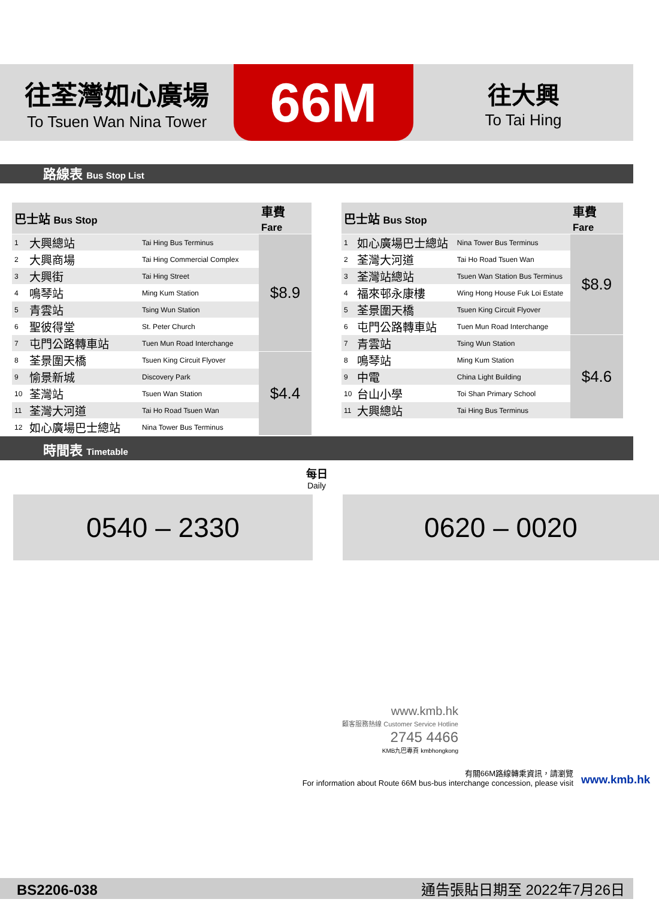往荃灣如心廣場
To Tsuen Wan Nina Tower
66M
往大興
To Tai Hing
路線表 Bus Stop List
| 巴士站 Bus Stop | | | 車費 Fare |
| --- | --- | --- | --- |
| 1 | 大興總站 | Tai Hing Bus Terminus | $8.9 |
| 2 | 大興商場 | Tai Hing Commercial Complex | |
| 3 | 大興街 | Tai Hing Street | |
| 4 | 鳴琴站 | Ming Kum Station | |
| 5 | 青雲站 | Tsing Wun Station | |
| 6 | 聖彼得堂 | St. Peter Church | |
| 7 | 屯門公路轉車站 | Tuen Mun Road Interchange | |
| 8 | 荃景圍天橋 | Tsuen King Circuit Flyover | $4.4 |
| 9 | 愉景新城 | Discovery Park | |
| 10 | 荃灣站 | Tsuen Wan Station | |
| 11 | 荃灣大河道 | Tai Ho Road Tsuen Wan | |
| 12 | 如心廣場巴士總站 | Nina Tower Bus Terminus | |
| 巴士站 Bus Stop | | | 車費 Fare |
| --- | --- | --- | --- |
| 1 | 如心廣場巴士總站 | Nina Tower Bus Terminus | $8.9 |
| 2 | 荃灣大河道 | Tai Ho Road Tsuen Wan | |
| 3 | 荃灣站總站 | Tsuen Wan Station Bus Terminus | |
| 4 | 福來邨永康樓 | Wing Hong House Fuk Loi Estate | |
| 5 | 荃景圍天橋 | Tsuen King Circuit Flyover | |
| 6 | 屯門公路轉車站 | Tuen Mun Road Interchange | |
| 7 | 青雲站 | Tsing Wun Station | $4.6 |
| 8 | 鳴琴站 | Ming Kum Station | |
| 9 | 中電 | China Light Building | |
| 10 | 台山小學 | Toi Shan Primary School | |
| 11 | 大興總站 | Tai Hing Bus Terminus | |
時間表 Timetable
每日
Daily
0540 – 2330 0620 – 0020
www.kmb.hk
顧客服務熱線 Customer Service Hotline 2745 4466
KMB九巴專頁 kmbhongkong
有關66M路線轉乘資訊，請瀏覽
For information about Route 66M bus-bus interchange concession, please visit
www.kmb.hk
BS2206-038 通告張貼日期至 2022年7月26日